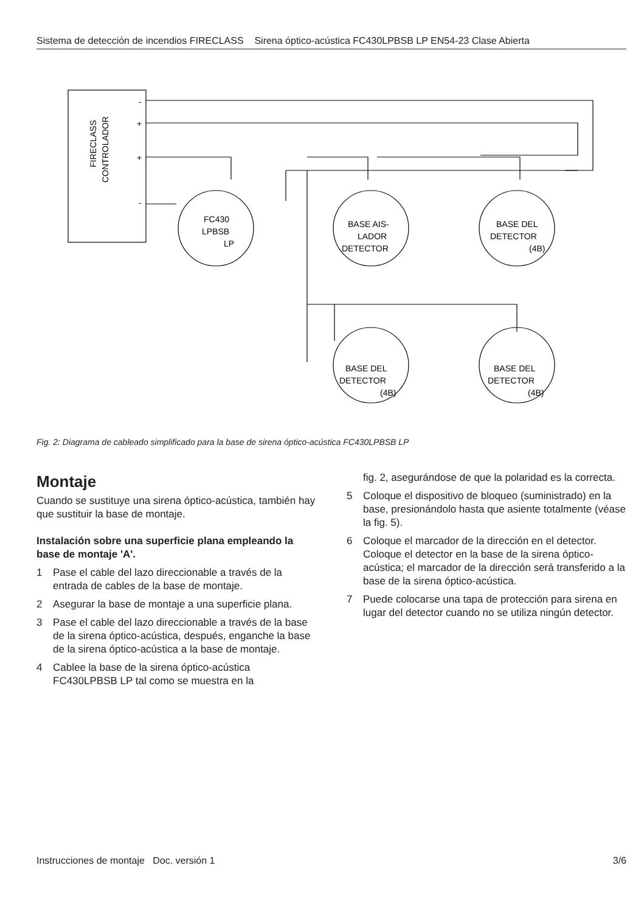Sistema de detección de incendios FIRECLASS Sirena óptico-acústica FC430LPBSB LP EN54-23 Clase Abierta
FIRECLASS
CONTROLADOR
FC430
LPBSB
LP
BASE AIS-
LADOR
DETECTOR
BASE DEL
DETECTOR
(4B)
BASE DEL
DETECTOR
(4B)
BASE DEL
DETECTOR
(4B)
-
+
+
-
Fig. 2: Diagrama de cableado simplificado para la base de sirena óptico-acústica FC430LPBSB LP
Montaje
Cuando se sustituye una sirena óptico-acústica, también hay que sustituir la base de montaje.
Instalación sobre una superficie plana empleando la base de montaje 'A'.
1 Pase el cable del lazo direccionable a través de la entrada de cables de la base de montaje.
2 Asegurar la base de montaje a una superficie plana.
3 Pase el cable del lazo direccionable a través de la base de la sirena óptico-acústica, después, enganche la base de la sirena óptico-acústica a la base de montaje.
4 Cablee la base de la sirena óptico-acústica FC430LPBSB LP tal como se muestra en la
fig. 2, asegurándose de que la polaridad es la correcta.
5 Coloque el dispositivo de bloqueo (suministrado) en la base, presionándolo hasta que asiente totalmente (véase la fig. 5).
6 Coloque el marcador de la dirección en el detector. Coloque el detector en la base de la sirena óptico-acústica; el marcador de la dirección será transferido a la base de la sirena óptico-acústica.
7 Puede colocarse una tapa de protección para sirena en lugar del detector cuando no se utiliza ningún detector.
Instrucciones de montaje Doc. versión 1 3/6